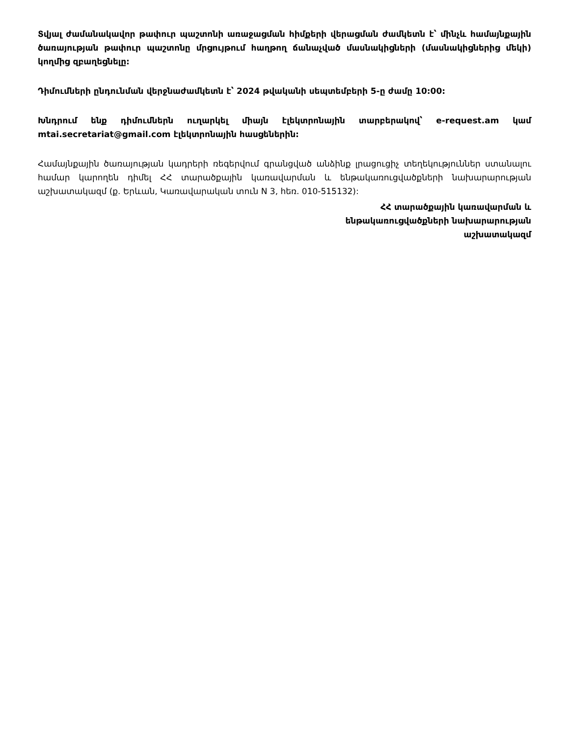Տվյալ ժամանակավոր թափուր պաշտոնի առաջացման հիմքերի վերացման ժամկետն է՝ մինչև համայնքային ծառայության թափուր պաշտոնը մրցույթում հաղթող ճանաչված մասնակիցների (մասնակիցներից մեկի) կողմից զբաղեցնելը:
Դիմումների ընդունման վերջնաժամկետն է՝ 2024 թվականի սեպտեմբերի 5-ը ժամը 10:00:
Խնդրում ենք դիմումներն ուղարկել միայն էլեկտրոնային տարբերակով՝ e-request.am կամ mtai.secretariat@gmail.com էլեկտրոնային հասցեներին:
Համայնքային ծառայության կադրերի ռեգերվում գրանցված անձինք լրացուցիչ տեղեկություններ ստանալու համար կարողեն դիմել ՀՀ տարածքային կառավարման և ենթակառուցվածքների նախարարության աշխատակազմ (ք. Երևան, Կառավարական տուն N 3, հեռ. 010-515132):
ՀՀ տարածքային կառավարման և
ենթակառուցվածքների նախարարության
աշխատակազմ